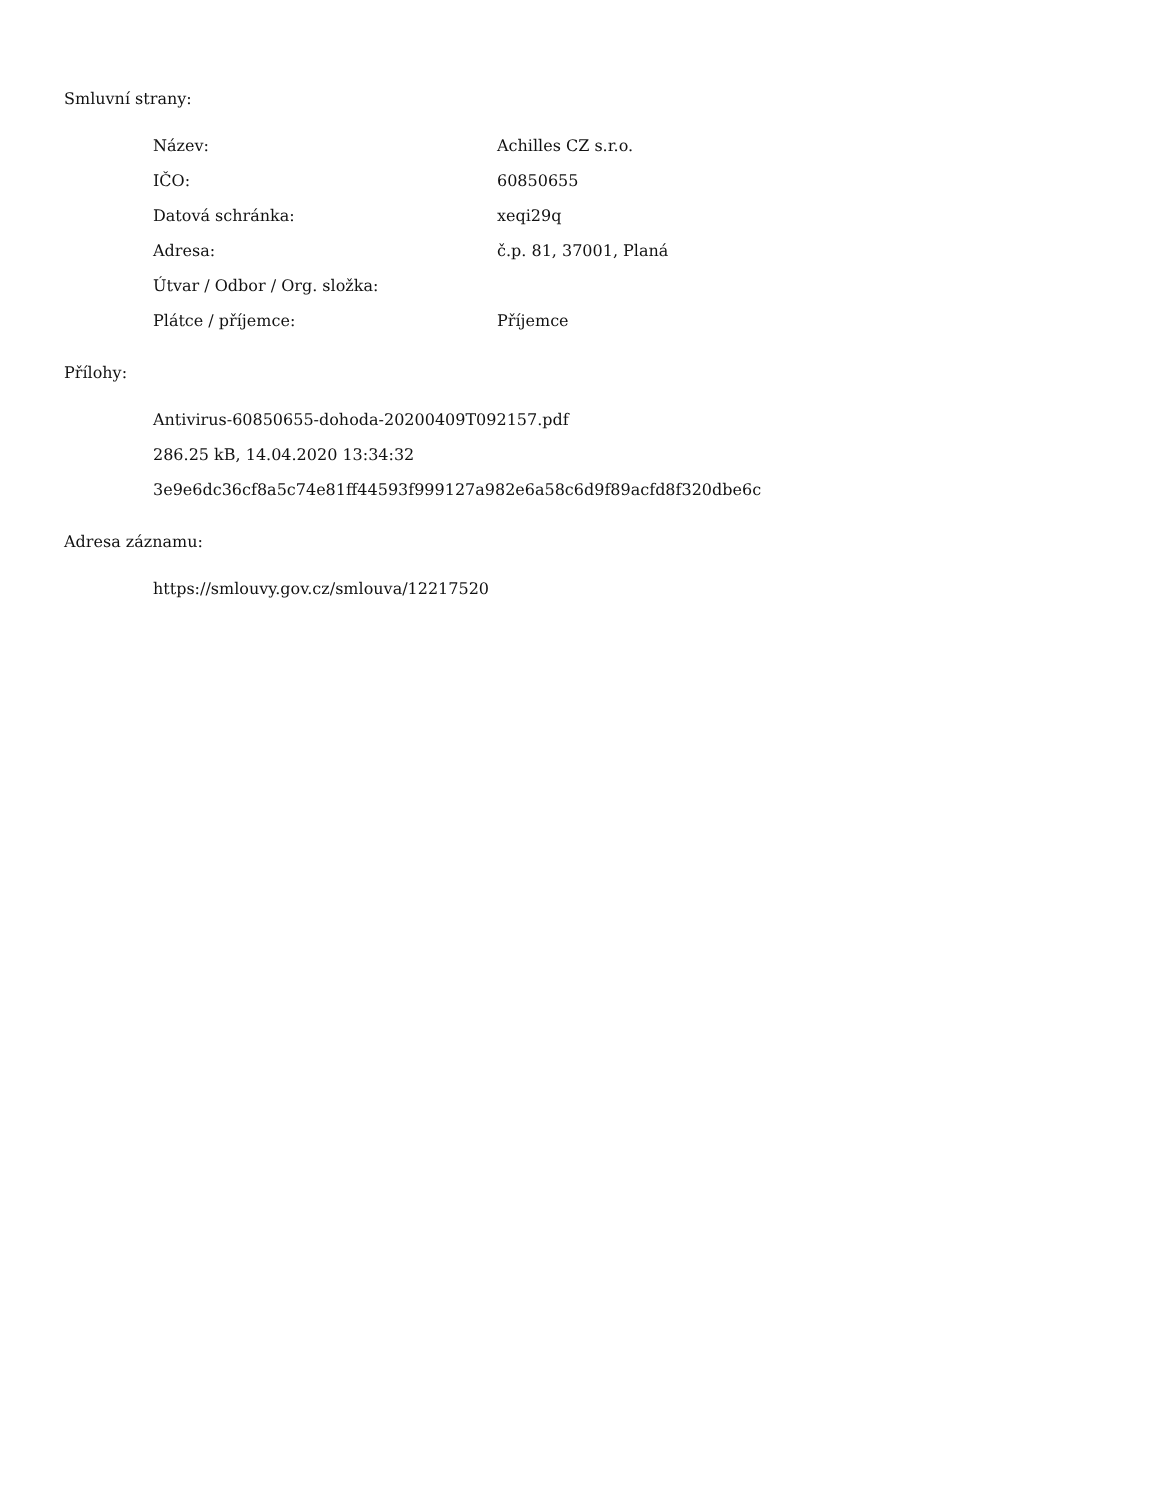Smluvní strany:
| Název: | Achilles CZ s.r.o. |
| IČO: | 60850655 |
| Datová schránka: | xeqi29q |
| Adresa: | č.p. 81, 37001, Planá |
| Útvar / Odbor / Org. složka: | |
| Plátce / příjemce: | Příjemce |
Přílohy:
Antivirus-60850655-dohoda-20200409T092157.pdf
286.25 kB, 14.04.2020 13:34:32
3e9e6dc36cf8a5c74e81ff44593f999127a982e6a58c6d9f89acfd8f320dbe6c
Adresa záznamu:
https://smlouvy.gov.cz/smlouva/12217520